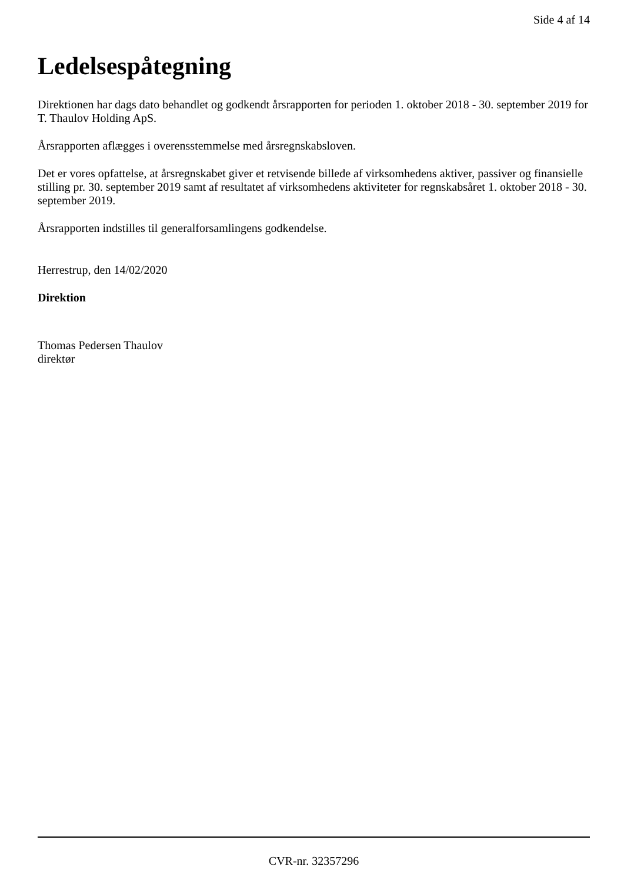Side 4 af 14
Ledelsespåtegning
Direktionen har dags dato behandlet og godkendt årsrapporten for perioden 1. oktober 2018 - 30. september 2019 for T. Thaulov Holding ApS.
Årsrapporten aflægges i overensstemmelse med årsregnskabsloven.
Det er vores opfattelse, at årsregnskabet giver et retvisende billede af virksomhedens aktiver, passiver og finansielle stilling pr. 30. september 2019 samt af resultatet af virksomhedens aktiviteter for regnskabsåret 1. oktober 2018 - 30. september 2019.
Årsrapporten indstilles til generalforsamlingens godkendelse.
Herrestrup, den 14/02/2020
Direktion
Thomas Pedersen Thaulov
direktør
CVR-nr. 32357296